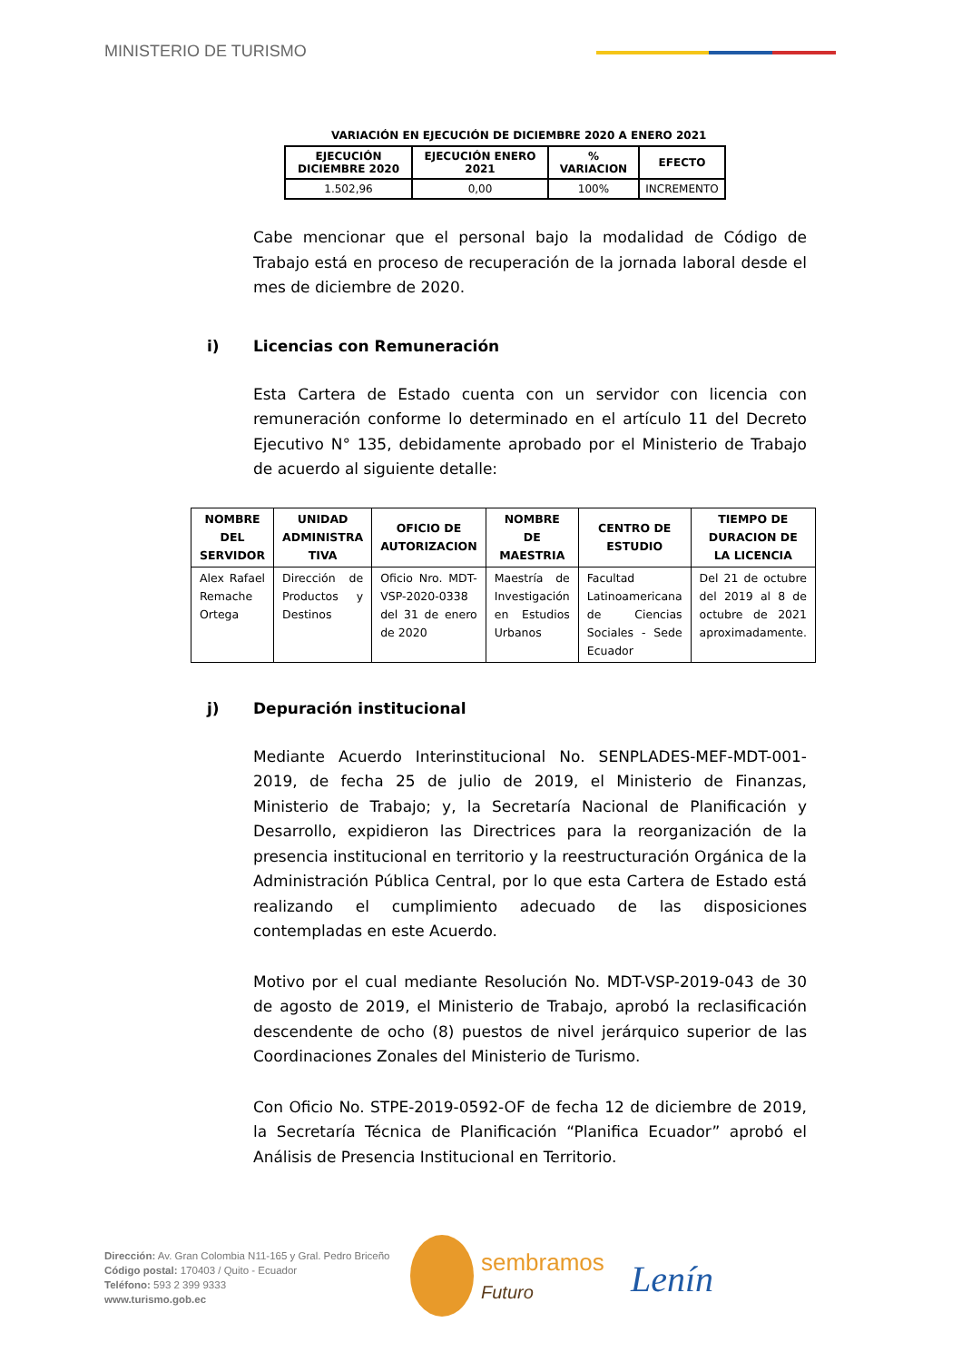MINISTERIO DE TURISMO
VARIACIÓN EN EJECUCIÓN DE DICIEMBRE 2020 A ENERO 2021
| EJECUCIÓN DICIEMBRE 2020 | EJECUCIÓN ENERO 2021 | % VARIACION | EFECTO |
| --- | --- | --- | --- |
| 1.502,96 | 0,00 | 100% | INCREMENTO |
Cabe mencionar que el personal bajo la modalidad de Código de Trabajo está en proceso de recuperación de la jornada laboral desde el mes de diciembre de 2020.
i) Licencias con Remuneración
Esta Cartera de Estado cuenta con un servidor con licencia con remuneración conforme lo determinado en el artículo 11 del Decreto Ejecutivo N° 135, debidamente aprobado por el Ministerio de Trabajo de acuerdo al siguiente detalle:
| NOMBRE DEL SERVIDOR | UNIDAD ADMINISTRA TIVA | OFICIO DE AUTORIZACION | NOMBRE DE MAESTRIA | CENTRO DE ESTUDIO | TIEMPO DE DURACION DE LA LICENCIA |
| --- | --- | --- | --- | --- | --- |
| Alex Rafael Remache Ortega | Dirección de Productos y Destinos | Oficio Nro. MDT-VSP-2020-0338 del 31 de enero de 2020 | Maestría de Investigación en Estudios Urbanos | Facultad Latinoamericana de Ciencias Sociales - Sede Ecuador | Del 21 de octubre del 2019 al 8 de octubre de 2021 aproximadamente. |
j) Depuración institucional
Mediante Acuerdo Interinstitucional No. SENPLADES-MEF-MDT-001-2019, de fecha 25 de julio de 2019, el Ministerio de Finanzas, Ministerio de Trabajo; y, la Secretaría Nacional de Planificación y Desarrollo, expidieron las Directrices para la reorganización de la presencia institucional en territorio y la reestructuración Orgánica de la Administración Pública Central, por lo que esta Cartera de Estado está realizando el cumplimiento adecuado de las disposiciones contempladas en este Acuerdo.
Motivo por el cual mediante Resolución No. MDT-VSP-2019-043 de 30 de agosto de 2019, el Ministerio de Trabajo, aprobó la reclasificación descendente de ocho (8) puestos de nivel jerárquico superior de las Coordinaciones Zonales del Ministerio de Turismo.
Con Oficio No. STPE-2019-0592-OF de fecha 12 de diciembre de 2019, la Secretaría Técnica de Planificación “Planifica Ecuador” aprobó el Análisis de Presencia Institucional en Territorio.
Dirección: Av. Gran Colombia N11-165 y Gral. Pedro Briceño
Código postal: 170403 / Quito - Ecuador
Teléfono: 593 2 399 9333
www.turismo.gob.ec
sembramos
Futuro
Lenín